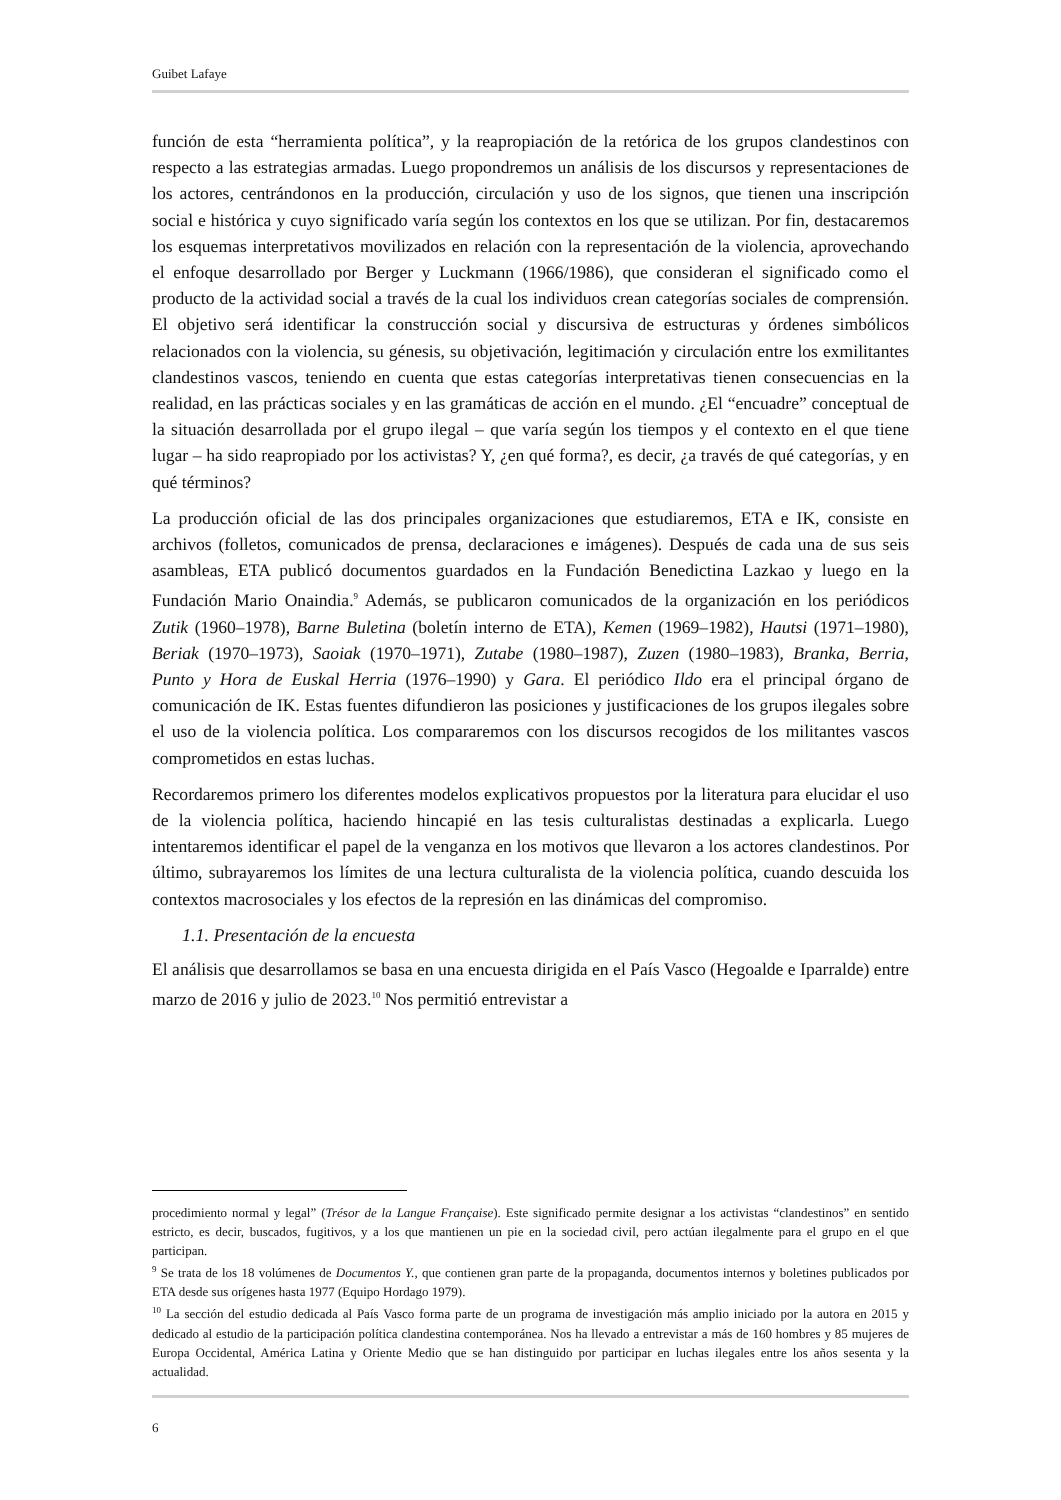Guibet Lafaye
función de esta “herramienta política”, y la reapropiación de la retórica de los grupos clandestinos con respecto a las estrategias armadas. Luego propondremos un análisis de los discursos y representaciones de los actores, centrándonos en la producción, circulación y uso de los signos, que tienen una inscripción social e histórica y cuyo significado varía según los contextos en los que se utilizan. Por fin, destacaremos los esquemas interpretativos movilizados en relación con la representación de la violencia, aprovechando el enfoque desarrollado por Berger y Luckmann (1966/1986), que consideran el significado como el producto de la actividad social a través de la cual los individuos crean categorías sociales de comprensión. El objetivo será identificar la construcción social y discursiva de estructuras y órdenes simbólicos relacionados con la violencia, su génesis, su objetivación, legitimación y circulación entre los exmilitantes clandestinos vascos, teniendo en cuenta que estas categorías interpretativas tienen consecuencias en la realidad, en las prácticas sociales y en las gramáticas de acción en el mundo. ¿El “encuadre” conceptual de la situación desarrollada por el grupo ilegal – que varía según los tiempos y el contexto en el que tiene lugar – ha sido reapropiado por los activistas? Y, ¿en qué forma?, es decir, ¿a través de qué categorías, y en qué términos?
La producción oficial de las dos principales organizaciones que estudiaremos, ETA e IK, consiste en archivos (folletos, comunicados de prensa, declaraciones e imágenes). Después de cada una de sus seis asambleas, ETA publicó documentos guardados en la Fundación Benedictina Lazkao y luego en la Fundación Mario Onaindia.<sup>9</sup> Además, se publicaron comunicados de la organización en los periódicos Zutik (1960–1978), Barne Buletina (boletín interno de ETA), Kemen (1969–1982), Hautsi (1971–1980), Beriak (1970–1973), Saoiak (1970–1971), Zutabe (1980–1987), Zuzen (1980–1983), Branka, Berria, Punto y Hora de Euskal Herria (1976–1990) y Gara. El periódico Ildo era el principal órgano de comunicación de IK. Estas fuentes difundieron las posiciones y justificaciones de los grupos ilegales sobre el uso de la violencia política. Los compararemos con los discursos recogidos de los militantes vascos comprometidos en estas luchas.
Recordaremos primero los diferentes modelos explicativos propuestos por la literatura para elucidar el uso de la violencia política, haciendo hincapié en las tesis culturalistas destinadas a explicarla. Luego intentaremos identificar el papel de la venganza en los motivos que llevaron a los actores clandestinos. Por último, subrayaremos los límites de una lectura culturalista de la violencia política, cuando descuida los contextos macrosociales y los efectos de la represión en las dinámicas del compromiso.
1.1. Presentación de la encuesta
El análisis que desarrollamos se basa en una encuesta dirigida en el País Vasco (Hegoalde e Iparralde) entre marzo de 2016 y julio de 2023.<sup>10</sup> Nos permitió entrevistar a
procedimiento normal y legal” (Trésor de la Langue Française). Este significado permite designar a los activistas “clandestinos” en sentido estricto, es decir, buscados, fugitivos, y a los que mantienen un pie en la sociedad civil, pero actúan ilegalmente para el grupo en el que participan.
<sup>9</sup> Se trata de los 18 volúmenes de Documentos Y., que contienen gran parte de la propaganda, documentos internos y boletines publicados por ETA desde sus orígenes hasta 1977 (Equipo Hordago 1979).
<sup>10</sup> La sección del estudio dedicada al País Vasco forma parte de un programa de investigación más amplio iniciado por la autora en 2015 y dedicado al estudio de la participación política clandestina contemporánea. Nos ha llevado a entrevistar a más de 160 hombres y 85 mujeres de Europa Occidental, América Latina y Oriente Medio que se han distinguido por participar en luchas ilegales entre los años sesenta y la actualidad.
6